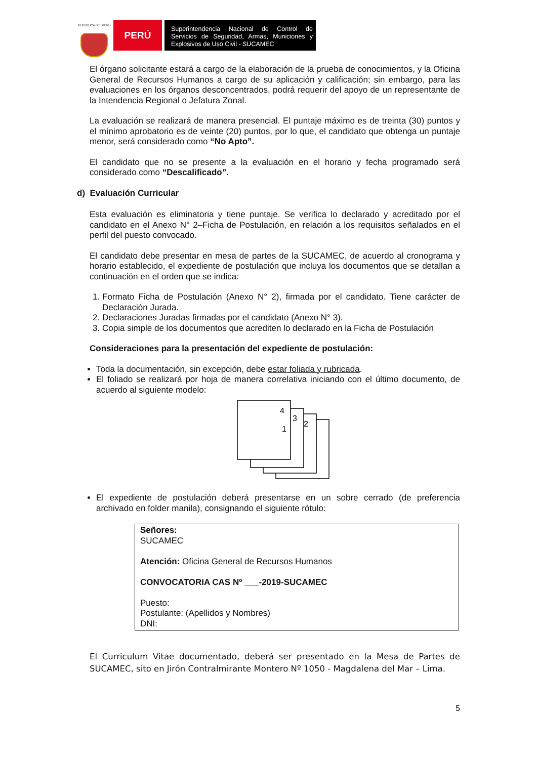REPÚBLICA DEL PERÚ
PERÚ
Superintendencia Nacional de Control de Servicios de Seguridad, Armas, Municiones y Explosivos de Uso Civil - SUCAMEC
El órgano solicitante estará a cargo de la elaboración de la prueba de conocimientos, y la Oficina General de Recursos Humanos a cargo de su aplicación y calificación; sin embargo, para las evaluaciones en los órganos desconcentrados, podrá requerir del apoyo de un representante de la Intendencia Regional o Jefatura Zonal.
La evaluación se realizará de manera presencial. El puntaje máximo es de treinta (30) puntos y el mínimo aprobatorio es de veinte (20) puntos, por lo que, el candidato que obtenga un puntaje menor, será considerado como “No Apto”.
El candidato que no se presente a la evaluación en el horario y fecha programado será considerado como “Descalificado”.
d) Evaluación Curricular
Esta evaluación es eliminatoria y tiene puntaje. Se verifica lo declarado y acreditado por el candidato en el Anexo N° 2–Ficha de Postulación, en relación a los requisitos señalados en el perfil del puesto convocado.
El candidato debe presentar en mesa de partes de la SUCAMEC, de acuerdo al cronograma y horario establecido, el expediente de postulación que incluya los documentos que se detallan a continuación en el orden que se indica:
1. Formato Ficha de Postulación (Anexo N° 2), firmada por el candidato. Tiene carácter de Declaración Jurada.
2. Declaraciones Juradas firmadas por el candidato (Anexo N° 3).
3. Copia simple de los documentos que acrediten lo declarado en la Ficha de Postulación
Consideraciones para la presentación del expediente de postulación:
Toda la documentación, sin excepción, debe estar foliada y rubricada.
El foliado se realizará por hoja de manera correlativa iniciando con el último documento, de acuerdo al siguiente modelo:
1
2
3
4
El expediente de postulación deberá presentarse en un sobre cerrado (de preferencia archivado en folder manila), consignando el siguiente rótulo:
Señores:
SUCAMEC
Atención: Oficina General de Recursos Humanos
CONVOCATORIA CAS Nº ___-2019-SUCAMEC
Puesto:
Postulante: (Apellidos y Nombres)
DNI:
El Curriculum Vitae documentado, deberá ser presentado en la Mesa de Partes de SUCAMEC, sito en Jirón Contralmirante Montero Nº 1050 - Magdalena del Mar – Lima.
5